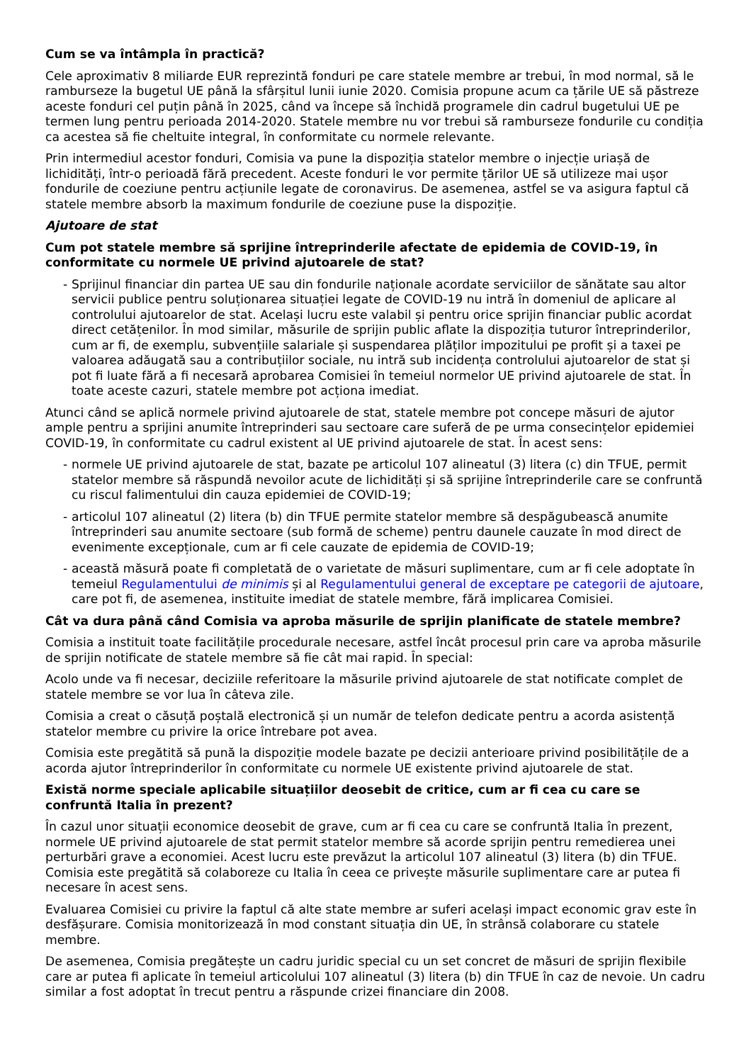Cum se va întâmpla în practică?
Cele aproximativ 8 miliarde EUR reprezintă fonduri pe care statele membre ar trebui, în mod normal, să le ramburseze la bugetul UE până la sfârșitul lunii iunie 2020. Comisia propune acum ca țările UE să păstreze aceste fonduri cel puțin până în 2025, când va începe să închidă programele din cadrul bugetului UE pe termen lung pentru perioada 2014-2020. Statele membre nu vor trebui să ramburseze fondurile cu condiția ca acestea să fie cheltuite integral, în conformitate cu normele relevante.
Prin intermediul acestor fonduri, Comisia va pune la dispoziția statelor membre o injecție uriașă de lichidități, într-o perioadă fără precedent. Aceste fonduri le vor permite țărilor UE să utilizeze mai ușor fondurile de coeziune pentru acțiunile legate de coronavirus. De asemenea, astfel se va asigura faptul că statele membre absorb la maximum fondurile de coeziune puse la dispoziție.
Ajutoare de stat
Cum pot statele membre să sprijine întreprinderile afectate de epidemia de COVID-19, în conformitate cu normele UE privind ajutoarele de stat?
- Sprijinul financiar din partea UE sau din fondurile naționale acordate serviciilor de sănătate sau altor servicii publice pentru soluționarea situației legate de COVID-19 nu intră în domeniul de aplicare al controlului ajutoarelor de stat. Același lucru este valabil și pentru orice sprijin financiar public acordat direct cetățenilor. În mod similar, măsurile de sprijin public aflate la dispoziția tuturor întreprinderilor, cum ar fi, de exemplu, subvențiile salariale și suspendarea plăților impozitului pe profit și a taxei pe valoarea adăugată sau a contribuțiilor sociale, nu intră sub incidența controlului ajutoarelor de stat și pot fi luate fără a fi necesară aprobarea Comisiei în temeiul normelor UE privind ajutoarele de stat. În toate aceste cazuri, statele membre pot acționa imediat.
Atunci când se aplică normele privind ajutoarele de stat, statele membre pot concepe măsuri de ajutor ample pentru a sprijini anumite întreprinderi sau sectoare care suferă de pe urma consecințelor epidemiei COVID-19, în conformitate cu cadrul existent al UE privind ajutoarele de stat. În acest sens:
- normele UE privind ajutoarele de stat, bazate pe articolul 107 alineatul (3) litera (c) din TFUE, permit statelor membre să răspundă nevoilor acute de lichidități și să sprijine întreprinderile care se confruntă cu riscul falimentului din cauza epidemiei de COVID-19;
- articolul 107 alineatul (2) litera (b) din TFUE permite statelor membre să despăgubească anumite întreprinderi sau anumite sectoare (sub formă de scheme) pentru daunele cauzate în mod direct de evenimente excepționale, cum ar fi cele cauzate de epidemia de COVID-19;
- această măsură poate fi completată de o varietate de măsuri suplimentare, cum ar fi cele adoptate în temeiul Regulamentului de minimis și al Regulamentului general de exceptare pe categorii de ajutoare, care pot fi, de asemenea, instituite imediat de statele membre, fără implicarea Comisiei.
Cât va dura până când Comisia va aproba măsurile de sprijin planificate de statele membre?
Comisia a instituit toate facilitățile procedurale necesare, astfel încât procesul prin care va aproba măsurile de sprijin notificate de statele membre să fie cât mai rapid. În special:
Acolo unde va fi necesar, deciziile referitoare la măsurile privind ajutoarele de stat notificate complet de statele membre se vor lua în câteva zile.
Comisia a creat o căsuță poștală electronică și un număr de telefon dedicate pentru a acorda asistență statelor membre cu privire la orice întrebare pot avea.
Comisia este pregătită să pună la dispoziție modele bazate pe decizii anterioare privind posibilitățile de a acorda ajutor întreprinderilor în conformitate cu normele UE existente privind ajutoarele de stat.
Există norme speciale aplicabile situațiilor deosebit de critice, cum ar fi cea cu care se confruntă Italia în prezent?
În cazul unor situații economice deosebit de grave, cum ar fi cea cu care se confruntă Italia în prezent, normele UE privind ajutoarele de stat permit statelor membre să acorde sprijin pentru remedierea unei perturbări grave a economiei. Acest lucru este prevăzut la articolul 107 alineatul (3) litera (b) din TFUE. Comisia este pregătită să colaboreze cu Italia în ceea ce privește măsurile suplimentare care ar putea fi necesare în acest sens.
Evaluarea Comisiei cu privire la faptul că alte state membre ar suferi același impact economic grav este în desfășurare. Comisia monitorizează în mod constant situația din UE, în strânsă colaborare cu statele membre.
De asemenea, Comisia pregătește un cadru juridic special cu un set concret de măsuri de sprijin flexibile care ar putea fi aplicate în temeiul articolului 107 alineatul (3) litera (b) din TFUE în caz de nevoie. Un cadru similar a fost adoptat în trecut pentru a răspunde crizei financiare din 2008.